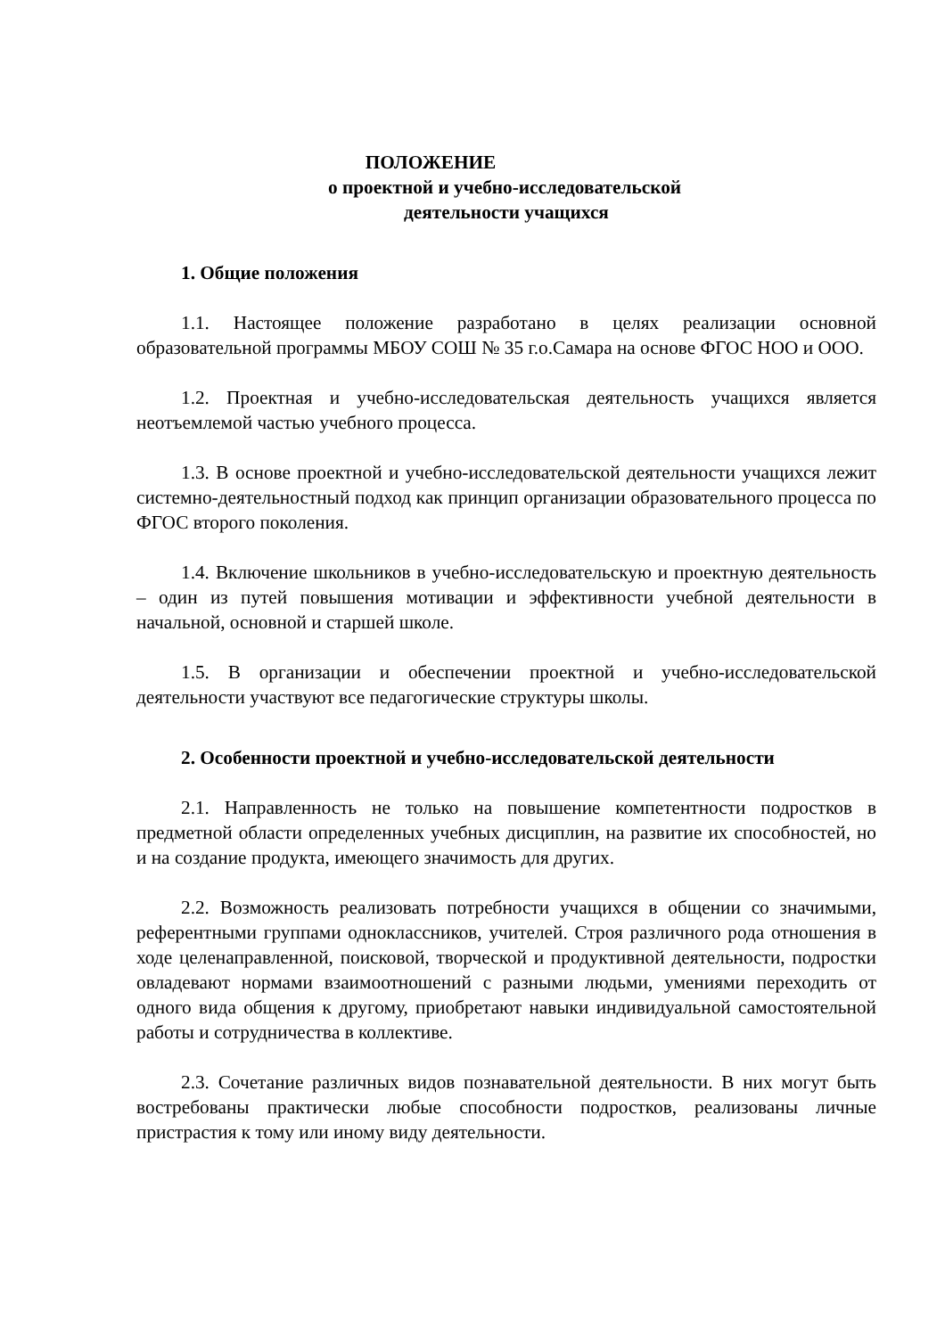ПОЛОЖЕНИЕ
о проектной и учебно-исследовательской
деятельности учащихся
1. Общие положения
1.1. Настоящее положение разработано в целях реализации основной образовательной программы МБОУ СОШ № 35 г.о.Самара на основе ФГОС НОО и ООО.
1.2. Проектная и учебно-исследовательская деятельность учащихся является неотъемлемой частью учебного процесса.
1.3. В основе проектной и учебно-исследовательской деятельности учащихся лежит системно-деятельностный подход как принцип организации образовательного процесса по ФГОС второго поколения.
1.4. Включение школьников в учебно-исследовательскую и проектную деятельность – один из путей повышения мотивации и эффективности учебной деятельности в начальной, основной и старшей школе.
1.5. В организации и обеспечении проектной и учебно-исследовательской деятельности участвуют все педагогические структуры школы.
2. Особенности проектной и учебно-исследовательской деятельности
2.1. Направленность не только на повышение компетентности подростков в предметной области определенных учебных дисциплин, на развитие их способностей, но и на создание продукта, имеющего значимость для других.
2.2. Возможность реализовать потребности учащихся в общении со значимыми, референтными группами одноклассников, учителей. Строя различного рода отношения в ходе целенаправленной, поисковой, творческой и продуктивной деятельности, подростки овладевают нормами взаимоотношений с разными людьми, умениями переходить от одного вида общения к другому, приобретают навыки индивидуальной самостоятельной работы и сотрудничества в коллективе.
2.3. Сочетание различных видов познавательной деятельности. В них могут быть востребованы практически любые способности подростков, реализованы личные пристрастия к тому или иному виду деятельности.